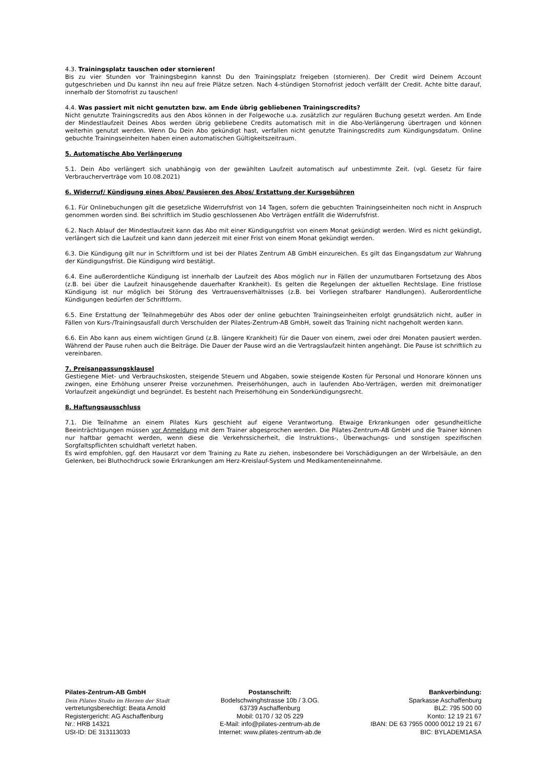4.3. Trainingsplatz tauschen oder stornieren!
Bis zu vier Stunden vor Trainingsbeginn kannst Du den Trainingsplatz freigeben (stornieren). Der Credit wird Deinem Account gutgeschrieben und Du kannst ihn neu auf freie Plätze setzen. Nach 4-stündigen Stornofrist jedoch verfällt der Credit. Achte bitte darauf, innerhalb der Stornofrist zu tauschen!
4.4. Was passiert mit nicht genutzten bzw. am Ende übrig gebliebenen Trainingscredits?
Nicht genutzte Trainingscredits aus den Abos können in der Folgewoche u.a. zusätzlich zur regulären Buchung gesetzt werden. Am Ende der Mindestlaufzeit Deines Abos werden übrig gebliebene Credits automatisch mit in die Abo-Verlängerung übertragen und können weiterhin genutzt werden. Wenn Du Dein Abo gekündigt hast, verfallen nicht genutzte Trainingscredits zum Kündigungsdatum. Online gebuchte Trainingseinheiten haben einen automatischen Gültigkeitszeitraum.
5. Automatische Abo Verlängerung
5.1. Dein Abo verlängert sich unabhängig von der gewählten Laufzeit automatisch auf unbestimmte Zeit. (vgl. Gesetz für faire Verbraucherverträge vom 10.08.2021)
6. Widerruf/ Kündigung eines Abos/ Pausieren des Abos/ Erstattung der Kursgebühren
6.1. Für Onlinebuchungen gilt die gesetzliche Widerrufsfrist von 14 Tagen, sofern die gebuchten Trainingseinheiten noch nicht in Anspruch genommen worden sind. Bei schriftlich im Studio geschlossenen Abo Verträgen entfällt die Widerrufsfrist.
6.2. Nach Ablauf der Mindestlaufzeit kann das Abo mit einer Kündigungsfrist von einem Monat gekündigt werden. Wird es nicht gekündigt, verlängert sich die Laufzeit und kann dann jederzeit mit einer Frist von einem Monat gekündigt werden.
6.3. Die Kündigung gilt nur in Schriftform und ist bei der Pilates Zentrum AB GmbH einzureichen. Es gilt das Eingangsdatum zur Wahrung der Kündigungsfrist. Die Kündigung wird bestätigt.
6.4. Eine außerordentliche Kündigung ist innerhalb der Laufzeit des Abos möglich nur in Fällen der unzumutbaren Fortsetzung des Abos (z.B. bei über die Laufzeit hinausgehende dauerhafter Krankheit). Es gelten die Regelungen der aktuellen Rechtslage. Eine fristlose Kündigung ist nur möglich bei Störung des Vertrauensverhältnisses (z.B. bei Vorliegen strafbarer Handlungen). Außerordentliche Kündigungen bedürfen der Schriftform.
6.5. Eine Erstattung der Teilnahmegebühr des Abos oder der online gebuchten Trainingseinheiten erfolgt grundsätzlich nicht, außer in Fällen von Kurs-/Trainingsausfall durch Verschulden der Pilates-Zentrum-AB GmbH, soweit das Training nicht nachgeholt werden kann.
6.6. Ein Abo kann aus einem wichtigen Grund (z.B. längere Krankheit) für die Dauer von einem, zwei oder drei Monaten pausiert werden. Während der Pause ruhen auch die Beiträge. Die Dauer der Pause wird an die Vertragslaufzeit hinten angehängt. Die Pause ist schriftlich zu vereinbaren.
7. Preisanpassungsklausel
Gestiegene Miet- und Verbrauchskosten, steigende Steuern und Abgaben, sowie steigende Kosten für Personal und Honorare können uns zwingen, eine Erhöhung unserer Preise vorzunehmen. Preiserhöhungen, auch in laufenden Abo-Verträgen, werden mit dreimonatiger Vorlaufzeit angekündigt und begründet. Es besteht nach Preiserhöhung ein Sonderkündigungsrecht.
8. Haftungsausschluss
7.1. Die Teilnahme an einem Pilates Kurs geschieht auf eigene Verantwortung. Etwaige Erkrankungen oder gesundheitliche Beeinträchtigungen müssen vor Anmeldung mit dem Trainer abgesprochen werden. Die Pilates-Zentrum-AB GmbH und die Trainer können nur haftbar gemacht werden, wenn diese die Verkehrssicherheit, die Instruktions-, Überwachungs- und sonstigen spezifischen Sorgfaltspflichten schuldhaft verletzt haben.
Es wird empfohlen, ggf. den Hausarzt vor dem Training zu Rate zu ziehen, insbesondere bei Vorschädigungen an der Wirbelsäule, an den Gelenken, bei Bluthochdruck sowie Erkrankungen am Herz-Kreislauf-System und Medikamenteneinnahme.
Pilates-Zentrum-AB GmbH
Dein Pilates Studio im Herzen der Stadt
vertretungsberechtigt: Beata Arnold
Registergericht: AG Aschaffenburg
Nr.: HRB 14321
USt-ID: DE 313113033
Postanschrift:
Bodelschwinghstrasse 10b / 3.OG.
63739 Aschaffenburg
Mobil: 0170 / 32 05 229
E-Mail: info@pilates-zentrum-ab.de
Internet: www.pilates-zentrum-ab.de
Bankverbindung:
Sparkasse Aschaffenburg
BLZ: 795 500 00
Konto: 12 19 21 67
IBAN: DE 63 7955 0000 0012 19 21 67
BIC: BYLADEM1ASA